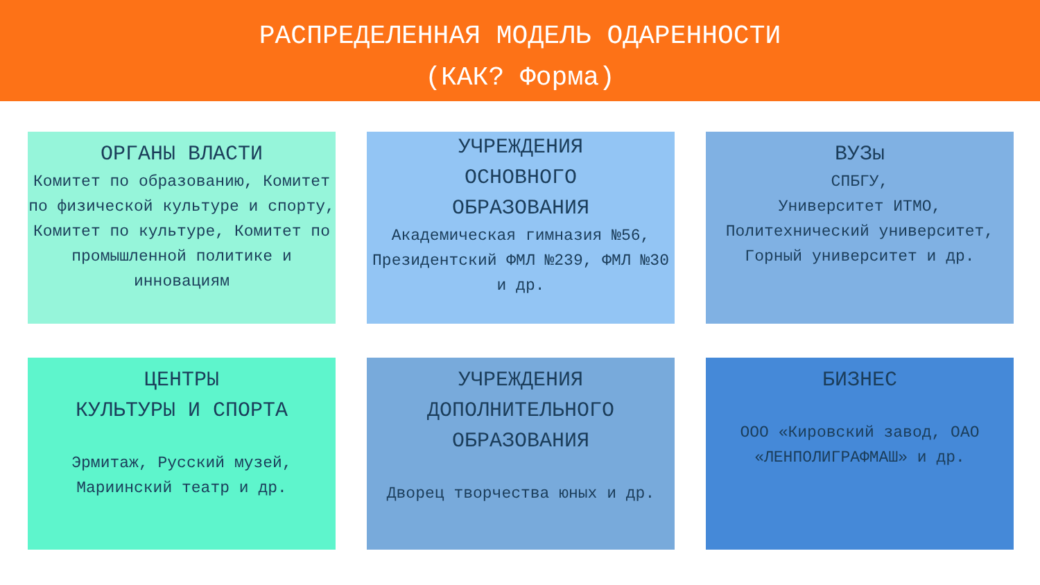РАСПРЕДЕЛЕННАЯ МОДЕЛЬ ОДАРЕННОСТИ
(КАК? Форма)
ОРГАНЫ ВЛАСТИ
Комитет по образованию, Комитет по физической культуре и спорту, Комитет по культуре, Комитет по промышленной политике и инновациям
УЧРЕЖДЕНИЯ
ОСНОВНОГО
ОБРАЗОВАНИЯ
Академическая гимназия №56, Президентский ФМЛ №239, ФМЛ №30 и др.
ВУЗы
СПБГУ,
Университет ИТМО, Политехнический университет, Горный университет и др.
ЦЕНТРЫ
КУЛЬТУРЫ И СПОРТА
Эрмитаж, Русский музей, Мариинский театр и др.
УЧРЕЖДЕНИЯ
ДОПОЛНИТЕЛЬНОГО
ОБРАЗОВАНИЯ
Дворец творчества юных и др.
БИЗНЕС
ООО «Кировский завод, ОАО «ЛЕНПОЛИГРАФМАШ» и др.